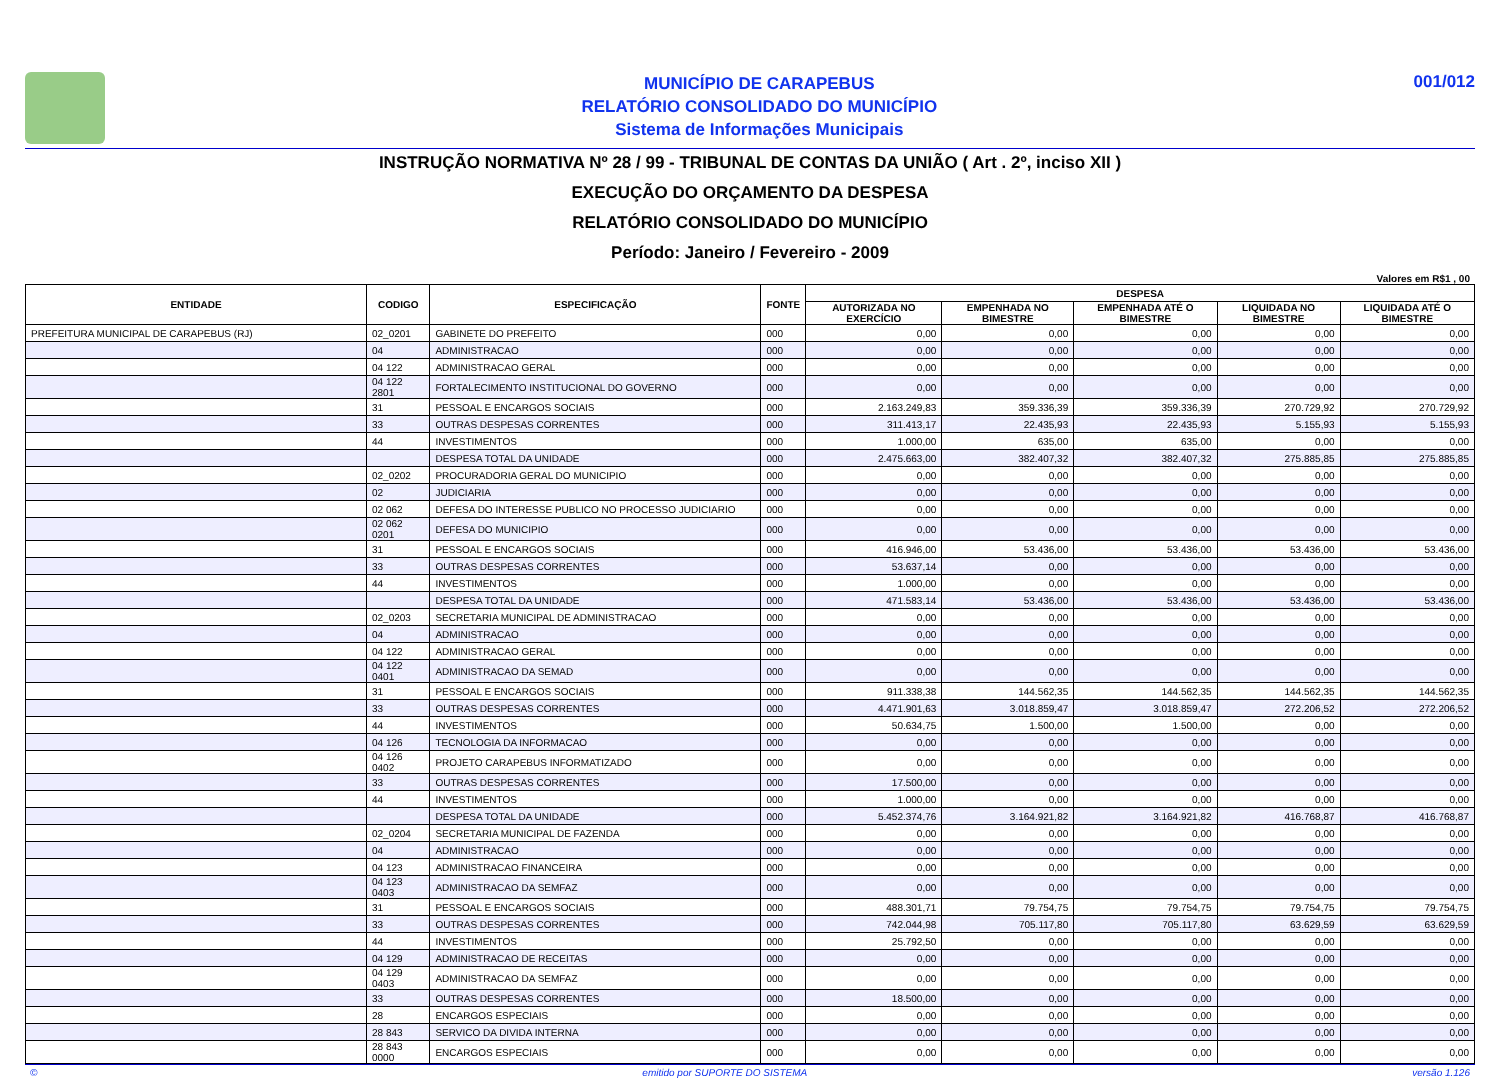MUNICÍPIO DE CARAPEBUS
RELATÓRIO CONSOLIDADO DO MUNICÍPIO
Sistema de Informações Municipais
001/012
INSTRUÇÃO NORMATIVA Nº 28 / 99 - TRIBUNAL DE CONTAS DA UNIÃO ( Art . 2º, inciso XII )
EXECUÇÃO DO ORÇAMENTO DA DESPESA
RELATÓRIO CONSOLIDADO DO MUNICÍPIO
Período: Janeiro / Fevereiro - 2009
Valores em R$1 , 00
| ENTIDADE | CODIGO | ESPECIFICAÇÃO | FONTE | DESPESA | | | | |
| --- | --- | --- | --- | --- | --- | --- | --- | --- |
| | | | | AUTORIZADA NO EXERCÍCIO | EMPENHADA NO BIMESTRE | EMPENHADA ATÉ O BIMESTRE | LIQUIDADA NO BIMESTRE | LIQUIDADA ATÉ O BIMESTRE |
| PREFEITURA MUNICIPAL DE CARAPEBUS (RJ) | 02_0201 | GABINETE DO PREFEITO | 000 | 0,00 | 0,00 | 0,00 | 0,00 | 0,00 |
| | 04 | ADMINISTRACAO | 000 | 0,00 | 0,00 | 0,00 | 0,00 | 0,00 |
| | 04 122 | ADMINISTRACAO GERAL | 000 | 0,00 | 0,00 | 0,00 | 0,00 | 0,00 |
| | 04 122 2801 | FORTALECIMENTO INSTITUCIONAL DO GOVERNO | 000 | 0,00 | 0,00 | 0,00 | 0,00 | 0,00 |
| | 31 | PESSOAL E ENCARGOS SOCIAIS | 000 | 2.163.249,83 | 359.336,39 | 359.336,39 | 270.729,92 | 270.729,92 |
| | 33 | OUTRAS DESPESAS CORRENTES | 000 | 311.413,17 | 22.435,93 | 22.435,93 | 5.155,93 | 5.155,93 |
| | 44 | INVESTIMENTOS | 000 | 1.000,00 | 635,00 | 635,00 | 0,00 | 0,00 |
| | | DESPESA TOTAL DA UNIDADE | 000 | 2.475.663,00 | 382.407,32 | 382.407,32 | 275.885,85 | 275.885,85 |
| | 02_0202 | PROCURADORIA GERAL DO MUNICIPIO | 000 | 0,00 | 0,00 | 0,00 | 0,00 | 0,00 |
| | 02 | JUDICIARIA | 000 | 0,00 | 0,00 | 0,00 | 0,00 | 0,00 |
| | 02 062 | DEFESA DO INTERESSE PUBLICO NO PROCESSO JUDICIARIO | 000 | 0,00 | 0,00 | 0,00 | 0,00 | 0,00 |
| | 02 062 0201 | DEFESA DO MUNICIPIO | 000 | 0,00 | 0,00 | 0,00 | 0,00 | 0,00 |
| | 31 | PESSOAL E ENCARGOS SOCIAIS | 000 | 416.946,00 | 53.436,00 | 53.436,00 | 53.436,00 | 53.436,00 |
| | 33 | OUTRAS DESPESAS CORRENTES | 000 | 53.637,14 | 0,00 | 0,00 | 0,00 | 0,00 |
| | 44 | INVESTIMENTOS | 000 | 1.000,00 | 0,00 | 0,00 | 0,00 | 0,00 |
| | | DESPESA TOTAL DA UNIDADE | 000 | 471.583,14 | 53.436,00 | 53.436,00 | 53.436,00 | 53.436,00 |
| | 02_0203 | SECRETARIA MUNICIPAL DE ADMINISTRACAO | 000 | 0,00 | 0,00 | 0,00 | 0,00 | 0,00 |
| | 04 | ADMINISTRACAO | 000 | 0,00 | 0,00 | 0,00 | 0,00 | 0,00 |
| | 04 122 | ADMINISTRACAO GERAL | 000 | 0,00 | 0,00 | 0,00 | 0,00 | 0,00 |
| | 04 122 0401 | ADMINISTRACAO DA SEMAD | 000 | 0,00 | 0,00 | 0,00 | 0,00 | 0,00 |
| | 31 | PESSOAL E ENCARGOS SOCIAIS | 000 | 911.338,38 | 144.562,35 | 144.562,35 | 144.562,35 | 144.562,35 |
| | 33 | OUTRAS DESPESAS CORRENTES | 000 | 4.471.901,63 | 3.018.859,47 | 3.018.859,47 | 272.206,52 | 272.206,52 |
| | 44 | INVESTIMENTOS | 000 | 50.634,75 | 1.500,00 | 1.500,00 | 0,00 | 0,00 |
| | 04 126 | TECNOLOGIA DA INFORMACAO | 000 | 0,00 | 0,00 | 0,00 | 0,00 | 0,00 |
| | 04 126 0402 | PROJETO CARAPEBUS INFORMATIZADO | 000 | 0,00 | 0,00 | 0,00 | 0,00 | 0,00 |
| | 33 | OUTRAS DESPESAS CORRENTES | 000 | 17.500,00 | 0,00 | 0,00 | 0,00 | 0,00 |
| | 44 | INVESTIMENTOS | 000 | 1.000,00 | 0,00 | 0,00 | 0,00 | 0,00 |
| | | DESPESA TOTAL DA UNIDADE | 000 | 5.452.374,76 | 3.164.921,82 | 3.164.921,82 | 416.768,87 | 416.768,87 |
| | 02_0204 | SECRETARIA MUNICIPAL DE FAZENDA | 000 | 0,00 | 0,00 | 0,00 | 0,00 | 0,00 |
| | 04 | ADMINISTRACAO | 000 | 0,00 | 0,00 | 0,00 | 0,00 | 0,00 |
| | 04 123 | ADMINISTRACAO FINANCEIRA | 000 | 0,00 | 0,00 | 0,00 | 0,00 | 0,00 |
| | 04 123 0403 | ADMINISTRACAO DA SEMFAZ | 000 | 0,00 | 0,00 | 0,00 | 0,00 | 0,00 |
| | 31 | PESSOAL E ENCARGOS SOCIAIS | 000 | 488.301,71 | 79.754,75 | 79.754,75 | 79.754,75 | 79.754,75 |
| | 33 | OUTRAS DESPESAS CORRENTES | 000 | 742.044,98 | 705.117,80 | 705.117,80 | 63.629,59 | 63.629,59 |
| | 44 | INVESTIMENTOS | 000 | 25.792,50 | 0,00 | 0,00 | 0,00 | 0,00 |
| | 04 129 | ADMINISTRACAO DE RECEITAS | 000 | 0,00 | 0,00 | 0,00 | 0,00 | 0,00 |
| | 04 129 0403 | ADMINISTRACAO DA SEMFAZ | 000 | 0,00 | 0,00 | 0,00 | 0,00 | 0,00 |
| | 33 | OUTRAS DESPESAS CORRENTES | 000 | 18.500,00 | 0,00 | 0,00 | 0,00 | 0,00 |
| | 28 | ENCARGOS ESPECIAIS | 000 | 0,00 | 0,00 | 0,00 | 0,00 | 0,00 |
| | 28 843 | SERVICO DA DIVIDA INTERNA | 000 | 0,00 | 0,00 | 0,00 | 0,00 | 0,00 |
| | 28 843 0000 | ENCARGOS ESPECIAIS | 000 | 0,00 | 0,00 | 0,00 | 0,00 | 0,00 |
© emitido por SUPORTE DO SISTEMA versão 1.126